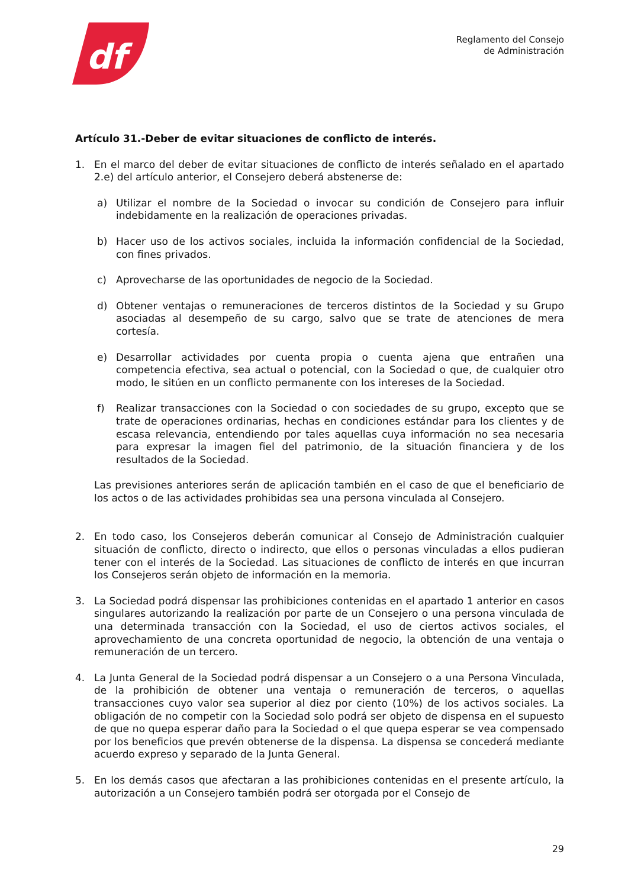df
Reglamento del Consejo
de Administración
Artículo 31.-Deber de evitar situaciones de conflicto de interés.
1. En el marco del deber de evitar situaciones de conflicto de interés señalado en el apartado 2.e) del artículo anterior, el Consejero deberá abstenerse de:
a) Utilizar el nombre de la Sociedad o invocar su condición de Consejero para influir indebidamente en la realización de operaciones privadas.
b) Hacer uso de los activos sociales, incluida la información confidencial de la Sociedad, con fines privados.
c) Aprovecharse de las oportunidades de negocio de la Sociedad.
d) Obtener ventajas o remuneraciones de terceros distintos de la Sociedad y su Grupo asociadas al desempeño de su cargo, salvo que se trate de atenciones de mera cortesía.
e) Desarrollar actividades por cuenta propia o cuenta ajena que entrañen una competencia efectiva, sea actual o potencial, con la Sociedad o que, de cualquier otro modo, le sitúen en un conflicto permanente con los intereses de la Sociedad.
f) Realizar transacciones con la Sociedad o con sociedades de su grupo, excepto que se trate de operaciones ordinarias, hechas en condiciones estándar para los clientes y de escasa relevancia, entendiendo por tales aquellas cuya información no sea necesaria para expresar la imagen fiel del patrimonio, de la situación financiera y de los resultados de la Sociedad.
Las previsiones anteriores serán de aplicación también en el caso de que el beneficiario de los actos o de las actividades prohibidas sea una persona vinculada al Consejero.
2. En todo caso, los Consejeros deberán comunicar al Consejo de Administración cualquier situación de conflicto, directo o indirecto, que ellos o personas vinculadas a ellos pudieran tener con el interés de la Sociedad. Las situaciones de conflicto de interés en que incurran los Consejeros serán objeto de información en la memoria.
3. La Sociedad podrá dispensar las prohibiciones contenidas en el apartado 1 anterior en casos singulares autorizando la realización por parte de un Consejero o una persona vinculada de una determinada transacción con la Sociedad, el uso de ciertos activos sociales, el aprovechamiento de una concreta oportunidad de negocio, la obtención de una ventaja o remuneración de un tercero.
4. La Junta General de la Sociedad podrá dispensar a un Consejero o a una Persona Vinculada, de la prohibición de obtener una ventaja o remuneración de terceros, o aquellas transacciones cuyo valor sea superior al diez por ciento (10%) de los activos sociales. La obligación de no competir con la Sociedad solo podrá ser objeto de dispensa en el supuesto de que no quepa esperar daño para la Sociedad o el que quepa esperar se vea compensado por los beneficios que prevén obtenerse de la dispensa. La dispensa se concederá mediante acuerdo expreso y separado de la Junta General.
5. En los demás casos que afectaran a las prohibiciones contenidas en el presente artículo, la autorización a un Consejero también podrá ser otorgada por el Consejo de
29